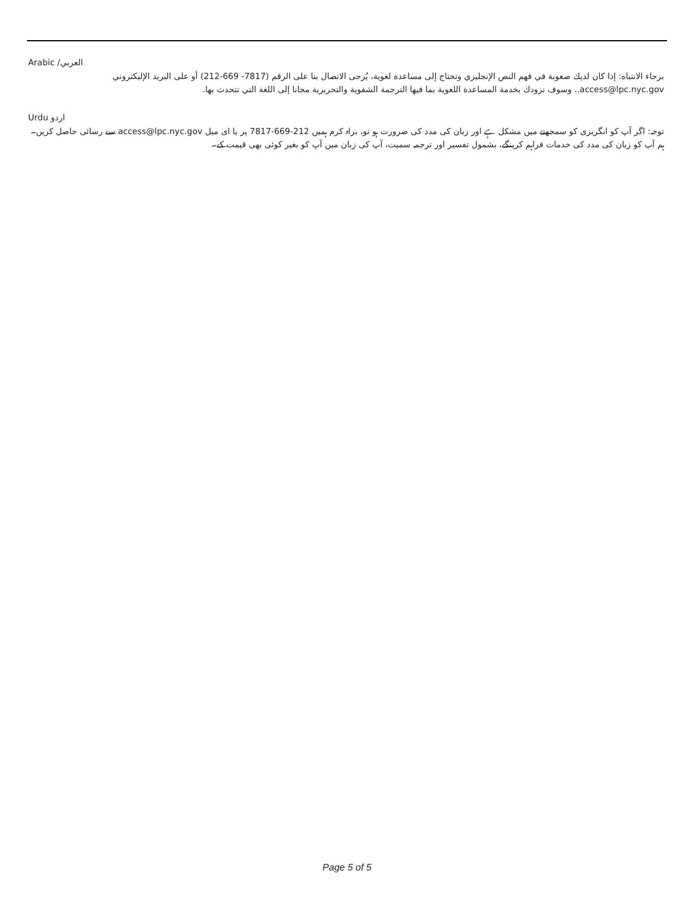العربي/ Arabic
برجاء الانتباه: إذا كان لديك صعوبة في فهم النص الإنجليزي وتحتاج إلى مساعدة لغوية، يُرجى الاتصال بنا على الرقم (7817- 669-212) أو على البريد الإليكتروني access@lpc.nyc.gov.. وسوف نزودك بخدمة المساعدة اللغوية بما فيها الترجمة الشفوية والتحريرية مجانا إلى اللغة التي تتحدث بها.
اردو Urdu
توجہ: اگر آپ کو انگریزی کو سمجھنے میں مشکل ہے اور زبان کی مدد کی ضرورت ہو تو، براہ کرم ہمیں 212-669-7817 پر یا ای میل access@lpc.nyc.gov سے رسائی حاصل کریں۔ ہم آپ کو زبان کی مدد کی خدمات فراہم کرینگے، بشمول تفسیر اور ترجمہ سمیت، آپ کی زبان میں آپ کو بغیر کوئی بھی قیمت کے۔
Page 5 of 5